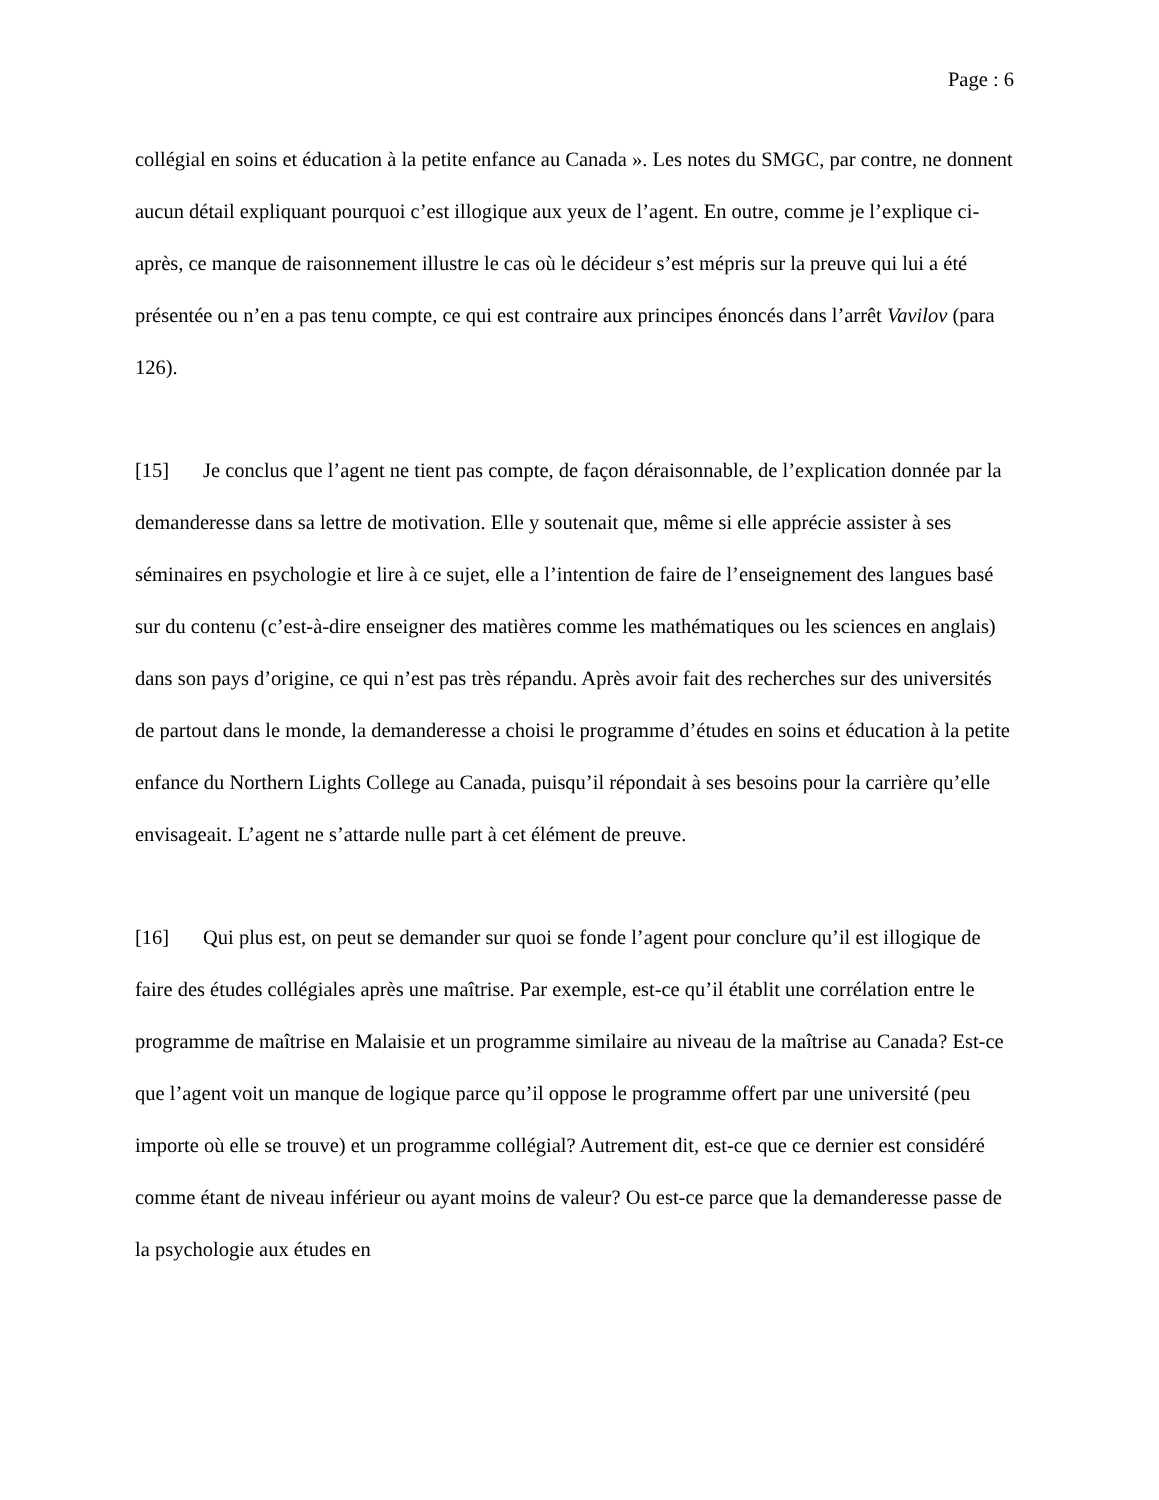Page : 6
collégial en soins et éducation à la petite enfance au Canada ». Les notes du SMGC, par contre, ne donnent aucun détail expliquant pourquoi c’est illogique aux yeux de l’agent. En outre, comme je l’explique ci-après, ce manque de raisonnement illustre le cas où le décideur s’est mépris sur la preuve qui lui a été présentée ou n’en a pas tenu compte, ce qui est contraire aux principes énoncés dans l’arrêt Vavilov (para 126).
[15] Je conclus que l’agent ne tient pas compte, de façon déraisonnable, de l’explication donnée par la demanderesse dans sa lettre de motivation. Elle y soutenait que, même si elle apprécie assister à ses séminaires en psychologie et lire à ce sujet, elle a l’intention de faire de l’enseignement des langues basé sur du contenu (c’est-à-dire enseigner des matières comme les mathématiques ou les sciences en anglais) dans son pays d’origine, ce qui n’est pas très répandu. Après avoir fait des recherches sur des universités de partout dans le monde, la demanderesse a choisi le programme d’études en soins et éducation à la petite enfance du Northern Lights College au Canada, puisqu’il répondait à ses besoins pour la carrière qu’elle envisageait. L’agent ne s’attarde nulle part à cet élément de preuve.
[16] Qui plus est, on peut se demander sur quoi se fonde l’agent pour conclure qu’il est illogique de faire des études collégiales après une maîtrise. Par exemple, est-ce qu’il établit une corrélation entre le programme de maîtrise en Malaisie et un programme similaire au niveau de la maîtrise au Canada? Est-ce que l’agent voit un manque de logique parce qu’il oppose le programme offert par une université (peu importe où elle se trouve) et un programme collégial? Autrement dit, est-ce que ce dernier est considéré comme étant de niveau inférieur ou ayant moins de valeur? Ou est-ce parce que la demanderesse passe de la psychologie aux études en